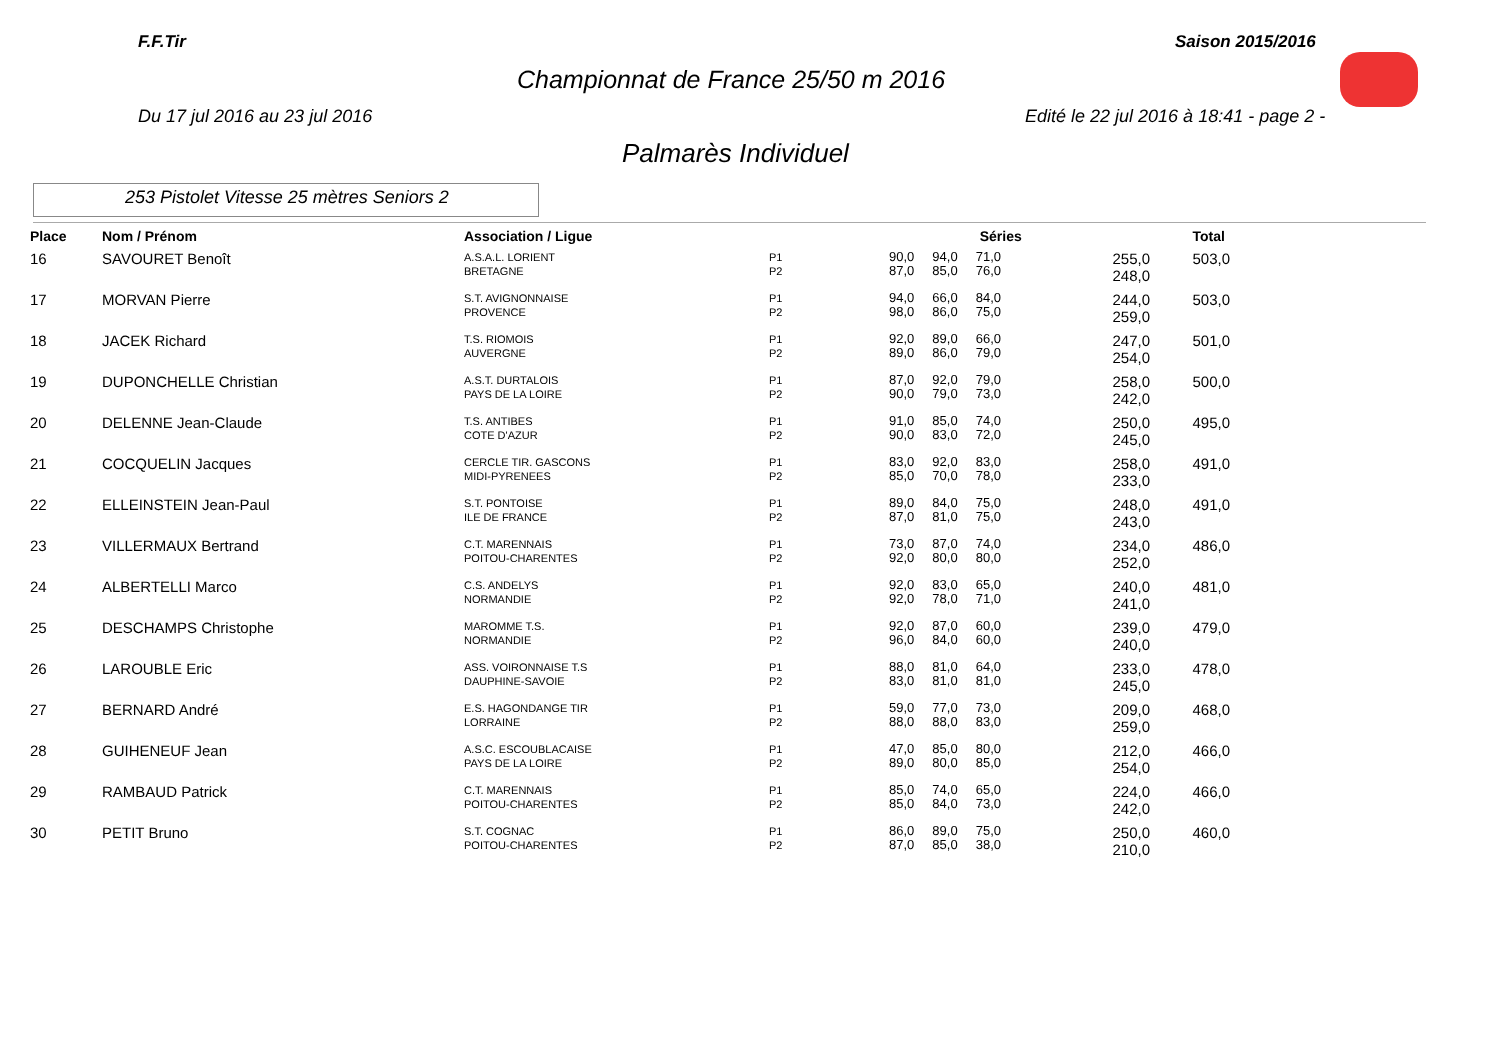F.F.Tir Saison 2015/2016
Championnat de France 25/50 m 2016
Du 17 jul 2016 au 23 jul 2016
Edité le 22 jul 2016 à 18:41 - page 2 -
Palmarès Individuel
253 Pistolet Vitesse 25 mètres Seniors 2
| Place | Nom / Prénom | Association / Ligue | | Séries | | Total |
| --- | --- | --- | --- | --- | --- | --- |
| 16 | SAVOURET Benoît | A.S.A.L. LORIENT BRETAGNE | P1 P2 | 90,0 94,0 71,0 87,0 85,0 76,0 | 255,0 248,0 | 503,0 |
| 17 | MORVAN Pierre | S.T. AVIGNONNAISE PROVENCE | P1 P2 | 94,0 66,0 84,0 98,0 86,0 75,0 | 244,0 259,0 | 503,0 |
| 18 | JACEK Richard | T.S. RIOMOIS AUVERGNE | P1 P2 | 92,0 89,0 66,0 89,0 86,0 79,0 | 247,0 254,0 | 501,0 |
| 19 | DUPONCHELLE Christian | A.S.T. DURTALOIS PAYS DE LA LOIRE | P1 P2 | 87,0 92,0 79,0 90,0 79,0 73,0 | 258,0 242,0 | 500,0 |
| 20 | DELENNE Jean-Claude | T.S. ANTIBES COTE D'AZUR | P1 P2 | 91,0 85,0 74,0 90,0 83,0 72,0 | 250,0 245,0 | 495,0 |
| 21 | COCQUELIN Jacques | CERCLE TIR. GASCONS MIDI-PYRENEES | P1 P2 | 83,0 92,0 83,0 85,0 70,0 78,0 | 258,0 233,0 | 491,0 |
| 22 | ELLEINSTEIN Jean-Paul | S.T. PONTOISE ILE DE FRANCE | P1 P2 | 89,0 84,0 75,0 87,0 81,0 75,0 | 248,0 243,0 | 491,0 |
| 23 | VILLERMAUX Bertrand | C.T. MARENNAIS POITOU-CHARENTES | P1 P2 | 73,0 87,0 74,0 92,0 80,0 80,0 | 234,0 252,0 | 486,0 |
| 24 | ALBERTELLI Marco | C.S. ANDELYS NORMANDIE | P1 P2 | 92,0 83,0 65,0 92,0 78,0 71,0 | 240,0 241,0 | 481,0 |
| 25 | DESCHAMPS Christophe | MAROMME T.S. NORMANDIE | P1 P2 | 92,0 87,0 60,0 96,0 84,0 60,0 | 239,0 240,0 | 479,0 |
| 26 | LAROUBLE Eric | ASS. VOIRONNAISE T.S DAUPHINE-SAVOIE | P1 P2 | 88,0 81,0 64,0 83,0 81,0 81,0 | 233,0 245,0 | 478,0 |
| 27 | BERNARD André | E.S. HAGONDANGE TIR LORRAINE | P1 P2 | 59,0 77,0 73,0 88,0 88,0 83,0 | 209,0 259,0 | 468,0 |
| 28 | GUIHENEUF Jean | A.S.C. ESCOUBLACAISE PAYS DE LA LOIRE | P1 P2 | 47,0 85,0 80,0 89,0 80,0 85,0 | 212,0 254,0 | 466,0 |
| 29 | RAMBAUD Patrick | C.T. MARENNAIS POITOU-CHARENTES | P1 P2 | 85,0 74,0 65,0 85,0 84,0 73,0 | 224,0 242,0 | 466,0 |
| 30 | PETIT Bruno | S.T. COGNAC POITOU-CHARENTES | P1 P2 | 86,0 89,0 75,0 87,0 85,0 38,0 | 250,0 210,0 | 460,0 |